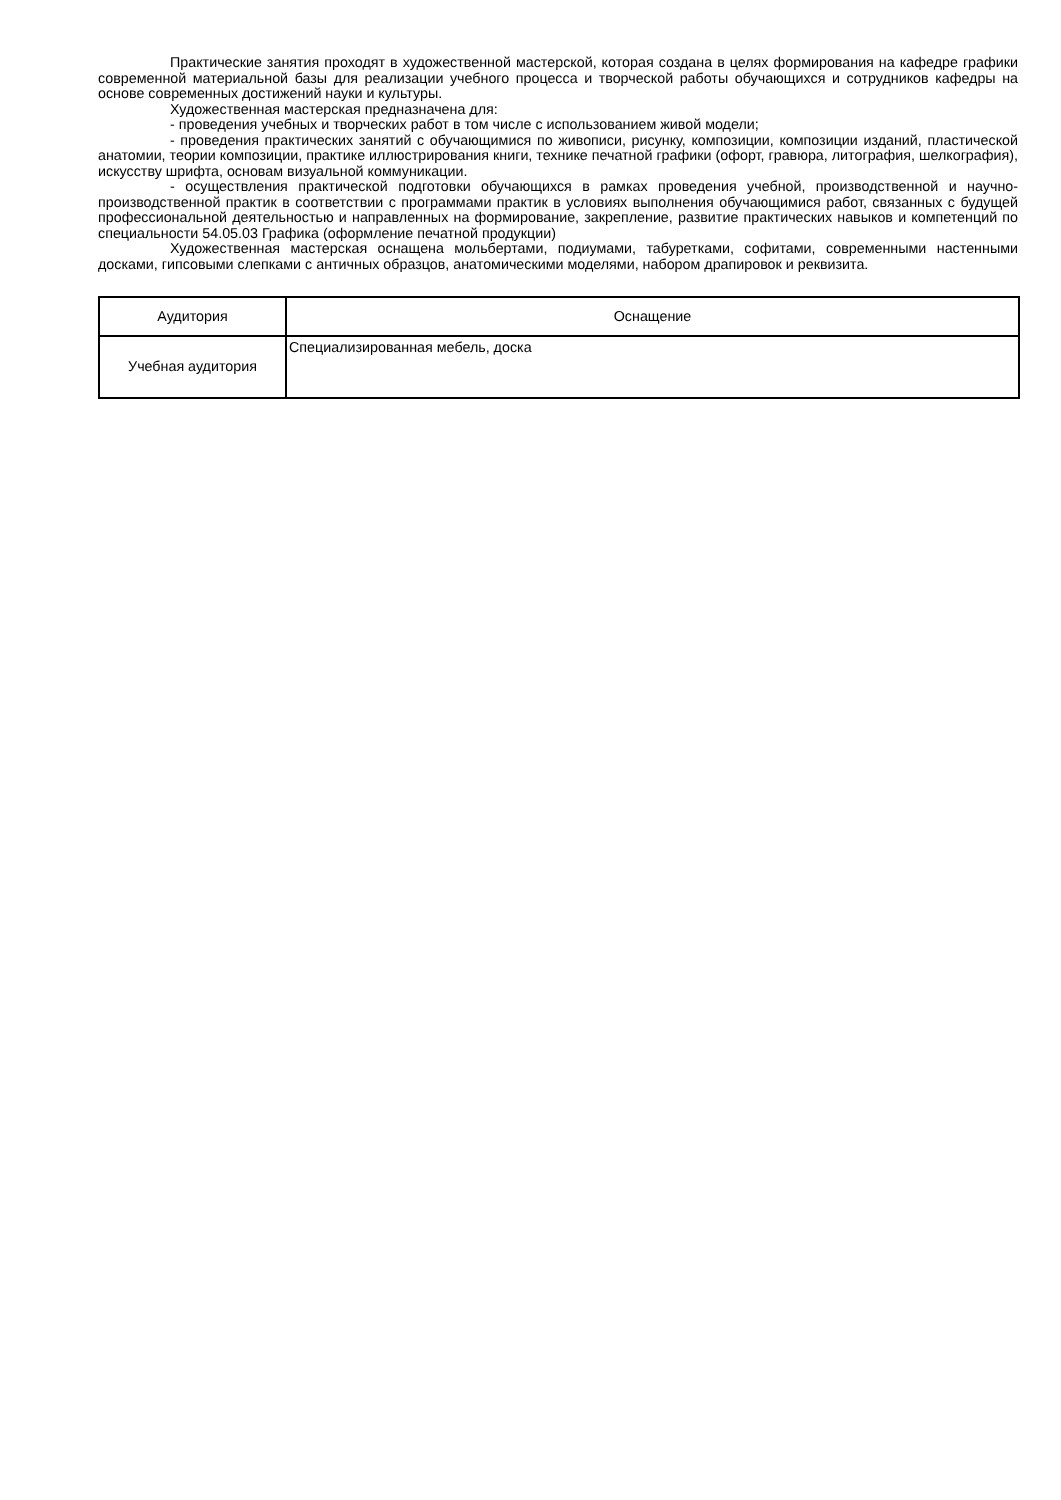Практические занятия проходят в художественной мастерской, которая создана в целях формирования на кафедре графики современной материальной базы для реализации учебного процесса и творческой работы обучающихся и сотрудников кафедры на основе современных достижений науки и культуры.
Художественная мастерская предназначена для:
- проведения учебных и творческих работ в том числе с использованием живой модели;
- проведения практических занятий с обучающимися по живописи, рисунку, композиции, композиции изданий, пластической анатомии, теории композиции, практике иллюстрирования книги, технике печатной графики (офорт, гравюра, литография, шелкография), искусству шрифта, основам визуальной коммуникации.
- осуществления практической подготовки обучающихся в рамках проведения учебной, производственной и научно-производственной практик в соответствии с программами практик в условиях выполнения обучающимися работ, связанных с будущей профессиональной деятельностью и направленных на формирование, закрепление, развитие практических навыков и компетенций по специальности 54.05.03 Графика (оформление печатной продукции)
Художественная мастерская оснащена мольбертами, подиумами, табуретками, софитами, современными настенными досками, гипсовыми слепками с античных образцов, анатомическими моделями, набором драпировок и реквизита.
| Аудитория | Оснащение |
| --- | --- |
| Учебная аудитория | Специализированная мебель, доска |